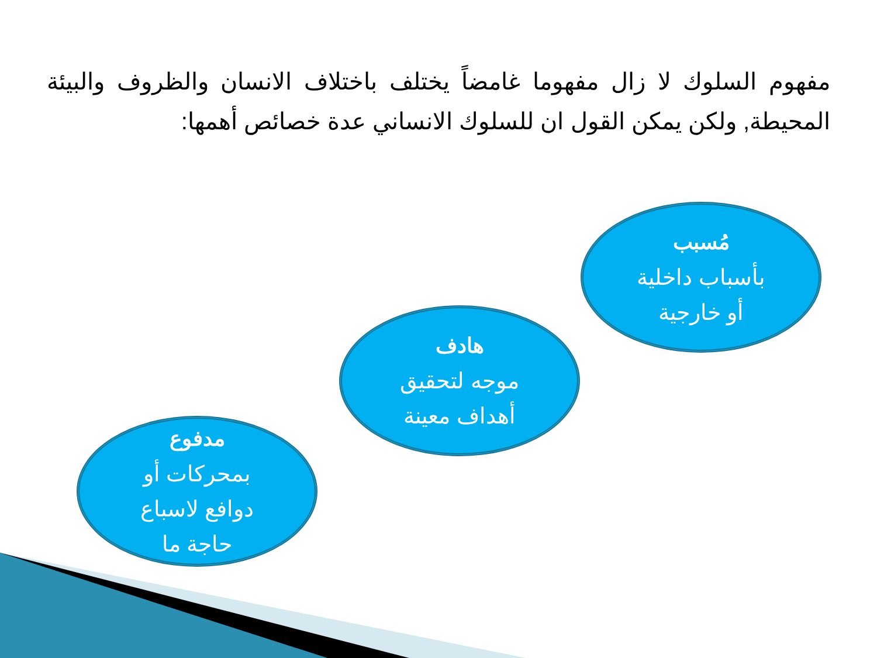مفهوم السلوك لا زال مفهوما غامضاً يختلف باختلاف الانسان والظروف والبيئة المحيطة, ولكن يمكن القول ان للسلوك الانساني عدة خصائص أهمها:
مُسبب
بأسباب داخلية
أو خارجية
هادف
موجه لتحقيق
أهداف معينة
مدفوع
بمحركات أو
دوافع لاسباع
حاجة ما